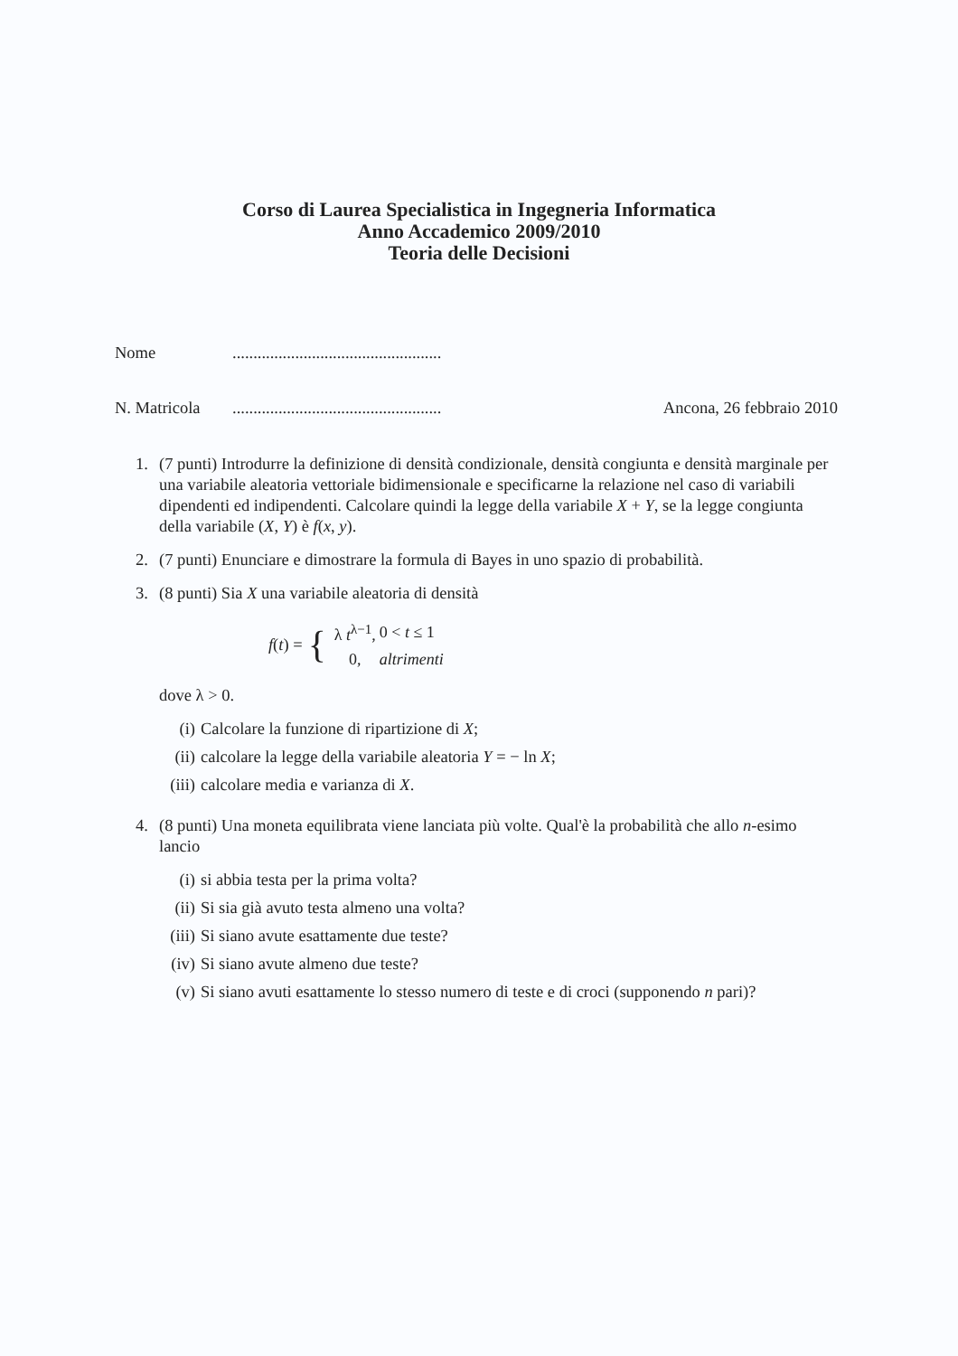Corso di Laurea Specialistica in Ingegneria Informatica
Anno Accademico 2009/2010
Teoria delle Decisioni
Nome..................................................
N. Matricola.................................................. Ancona, 26 febbraio 2010
1. (7 punti) Introdurre la definizione di densità condizionale, densità congiunta e densità marginale per una variabile aleatoria vettoriale bidimensionale e specificarne la relazione nel caso di variabili dipendenti ed indipendenti. Calcolare quindi la legge della variabile X + Y, se la legge congiunta della variabile (X, Y) è f(x, y).
2. (7 punti) Enunciare e dimostrare la formula di Bayes in uno spazio di probabilità.
3. (8 punti) Sia X una variabile aleatoria di densità
f(t) = {
| λ t<sup>λ−1</sup>, | 0 < t ≤ 1 |
| 0, | altrimenti |
dove λ > 0.
(i) Calcolare la funzione di ripartizione di X;
(ii) calcolare la legge della variabile aleatoria Y = − ln X;
(iii) calcolare media e varianza di X.
4. (8 punti) Una moneta equilibrata viene lanciata più volte. Qual'è la probabilità che allo n-esimo lancio
(i) si abbia testa per la prima volta?
(ii) Si sia già avuto testa almeno una volta?
(iii) Si siano avute esattamente due teste?
(iv) Si siano avute almeno due teste?
(v) Si siano avuti esattamente lo stesso numero di teste e di croci (supponendo n pari)?